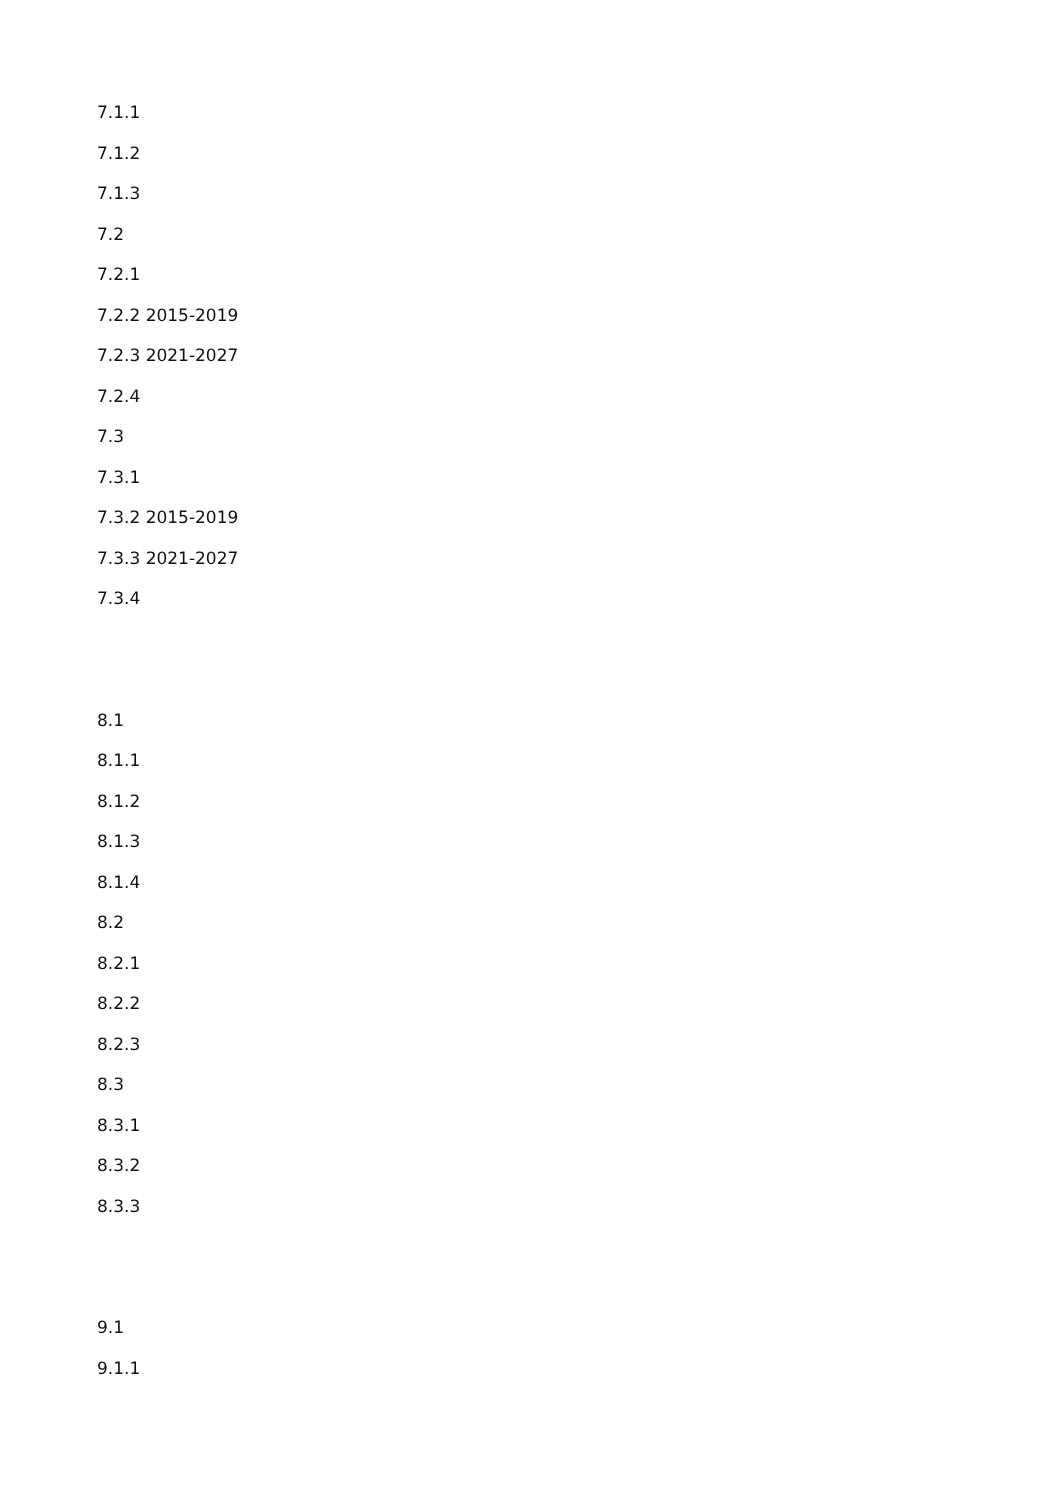7.1.1
7.1.2
7.1.3
7.2
7.2.1
7.2.2 2015-2019
7.2.3 2021-2027
7.2.4
7.3
7.3.1
7.3.2 2015-2019
7.3.3 2021-2027
7.3.4
8.1
8.1.1
8.1.2
8.1.3
8.1.4
8.2
8.2.1
8.2.2
8.2.3
8.3
8.3.1
8.3.2
8.3.3
9.1
9.1.1